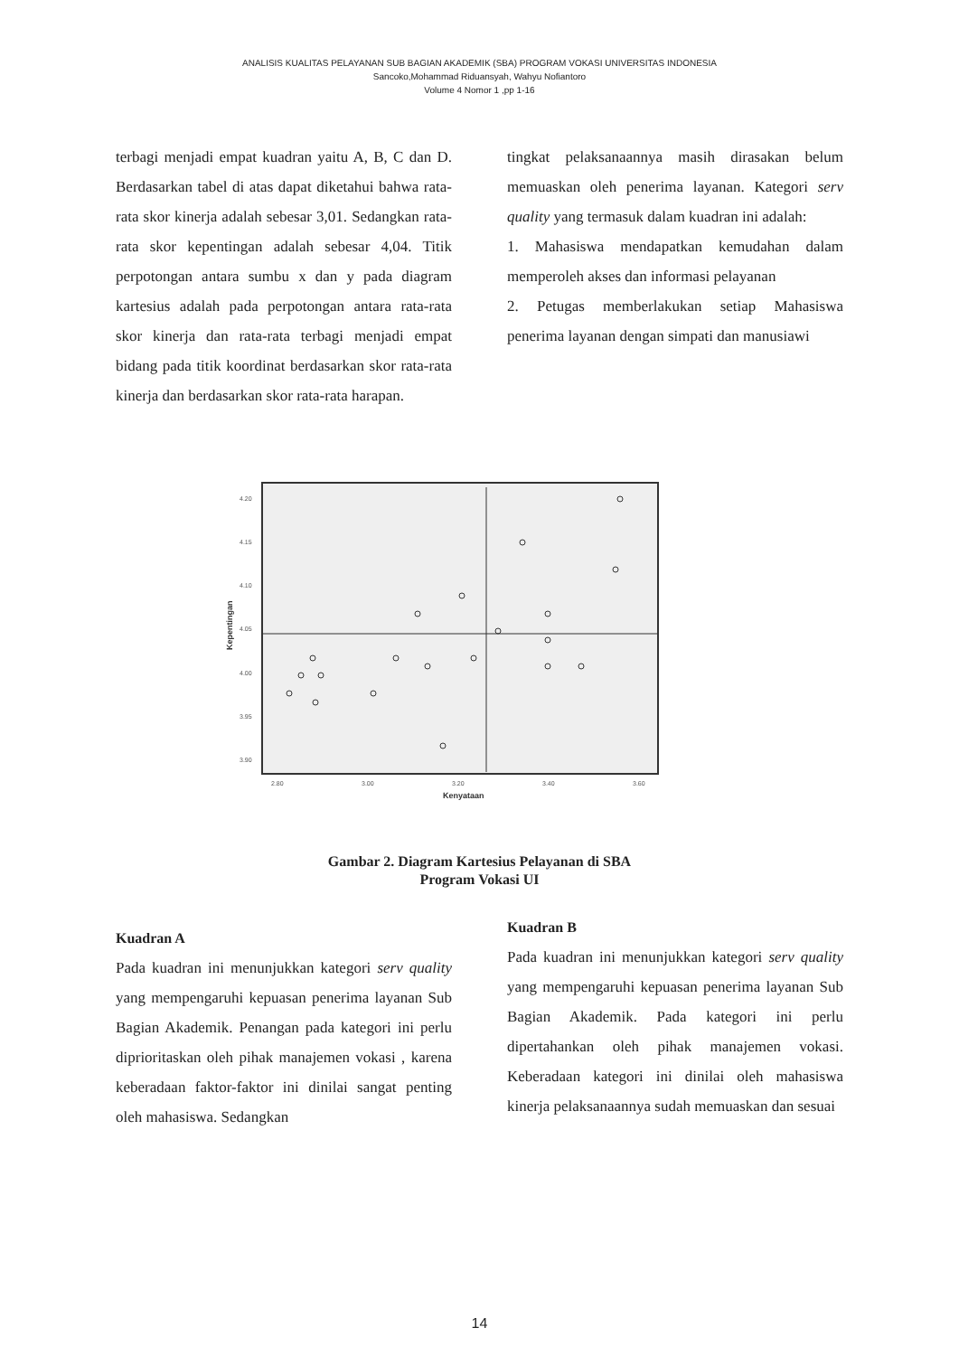ANALISIS KUALITAS PELAYANAN SUB BAGIAN AKADEMIK (SBA) PROGRAM VOKASI UNIVERSITAS INDONESIA
Sancoko,Mohammad Riduansyah, Wahyu Nofiantoro
Volume 4 Nomor 1 ,pp 1-16
terbagi menjadi empat kuadran yaitu A, B, C dan D. Berdasarkan tabel di atas dapat diketahui bahwa rata-rata skor kinerja adalah sebesar 3,01. Sedangkan rata-rata skor kepentingan adalah sebesar 4,04. Titik perpotongan antara sumbu x dan y pada diagram kartesius adalah pada perpotongan antara rata-rata skor kinerja dan rata-rata terbagi menjadi empat bidang pada titik koordinat berdasarkan skor rata-rata kinerja dan berdasarkan skor rata-rata harapan.
tingkat pelaksanaannya masih dirasakan belum memuaskan oleh penerima layanan. Kategori serv quality yang termasuk dalam kuadran ini adalah:
1. Mahasiswa mendapatkan kemudahan dalam memperoleh akses dan informasi pelayanan
2. Petugas memberlakukan setiap Mahasiswa penerima layanan dengan simpati dan manusiawi
4.20
4.15
4.10
4.05
4.00
3.95
3.90
2.80
3.00
3.20
3.40
3.60
Kenyataan
Kepentingan
Gambar 2. Diagram Kartesius Pelayanan di SBA
Program Vokasi UI
Kuadran A
Pada kuadran ini menunjukkan kategori serv quality yang mempengaruhi kepuasan penerima layanan Sub Bagian Akademik. Penangan pada kategori ini perlu diprioritaskan oleh pihak manajemen vokasi , karena keberadaan faktor-faktor ini dinilai sangat penting oleh mahasiswa. Sedangkan
Kuadran B
Pada kuadran ini menunjukkan kategori serv quality yang mempengaruhi kepuasan penerima layanan Sub Bagian Akademik. Pada kategori ini perlu dipertahankan oleh pihak manajemen vokasi. Keberadaan kategori ini dinilai oleh mahasiswa kinerja pelaksanaannya sudah memuaskan dan sesuai
14